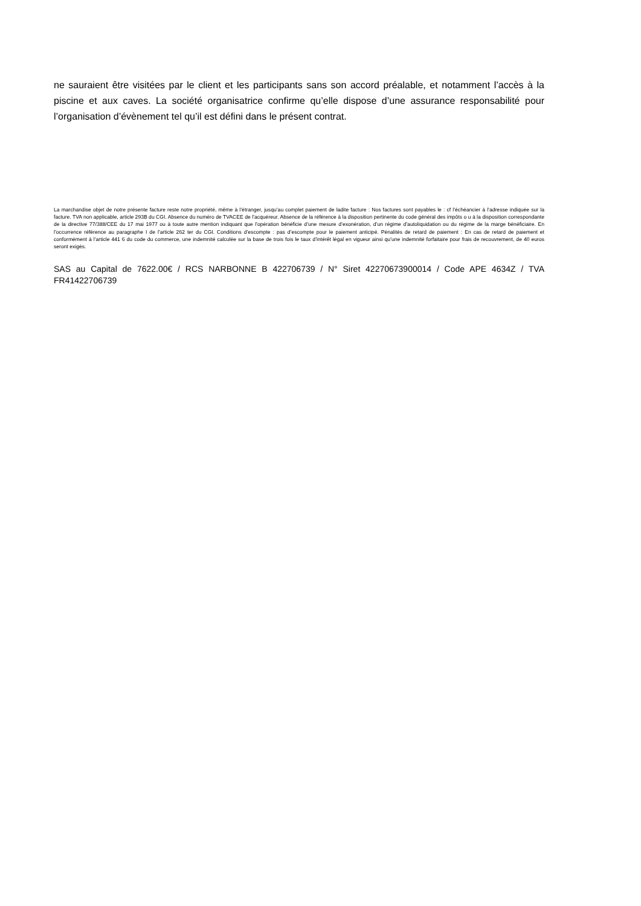ne sauraient être visitées par le client et les participants sans son accord préalable, et notamment l’accès à la piscine et aux caves. La société organisatrice confirme qu’elle dispose d’une assurance responsabilité pour l’organisation d’évènement tel qu’il est défini dans le présent contrat.
La marchandise objet de notre présente facture reste notre propriété, même à l’étranger, jusqu’au complet paiement de ladite facture : Nos factures sont payables le : cf l’échéancier à l’adresse indiquée sur la facture. TVA non applicable, article 293B du CGI. Absence du numéro de TVACEE de l’acquéreur. Absence de la référence à la disposition pertinente du code général des impôts o u à la disposition correspondante de la directive 77/388/CEE du 17 mai 1977 ou à toute autre mention indiquant que l’opération bénéficie d’une mesure d’exonération, d’un régime d’autoliquidation ou du régime de la marge bénéficiaire. En l’occurrence référence au paragraphe I de l’article 262 ter du CGI. Conditions d’escompte : pas d’escompte pour le paiement anticipé. Pénalités de retard de paiement : En cas de retard de paiement et conformément à l’article 441 6 du code du commerce, une indemnité calculée sur la base de trois fois le taux d’intérêt légal en vigueur ainsi qu’une indemnité forfaitaire pour frais de recouvrement, de 40 euros seront exigés.
SAS au Capital de 7622.00€ / RCS NARBONNE B 422706739 / N° Siret 42270673900014 / Code APE 4634Z / TVA FR41422706739